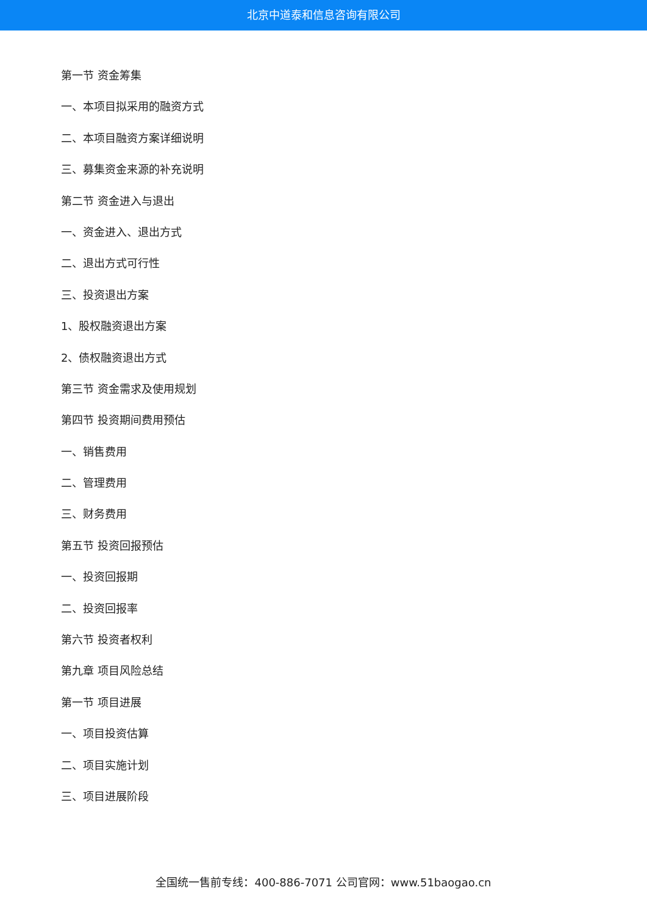北京中道泰和信息咨询有限公司
第一节 资金筹集
一、本项目拟采用的融资方式
二、本项目融资方案详细说明
三、募集资金来源的补充说明
第二节 资金进入与退出
一、资金进入、退出方式
二、退出方式可行性
三、投资退出方案
1、股权融资退出方案
2、债权融资退出方式
第三节 资金需求及使用规划
第四节 投资期间费用预估
一、销售费用
二、管理费用
三、财务费用
第五节 投资回报预估
一、投资回报期
二、投资回报率
第六节 投资者权利
第九章 项目风险总结
第一节 项目进展
一、项目投资估算
二、项目实施计划
三、项目进展阶段
全国统一售前专线：400-886-7071 公司官网：www.51baogao.cn